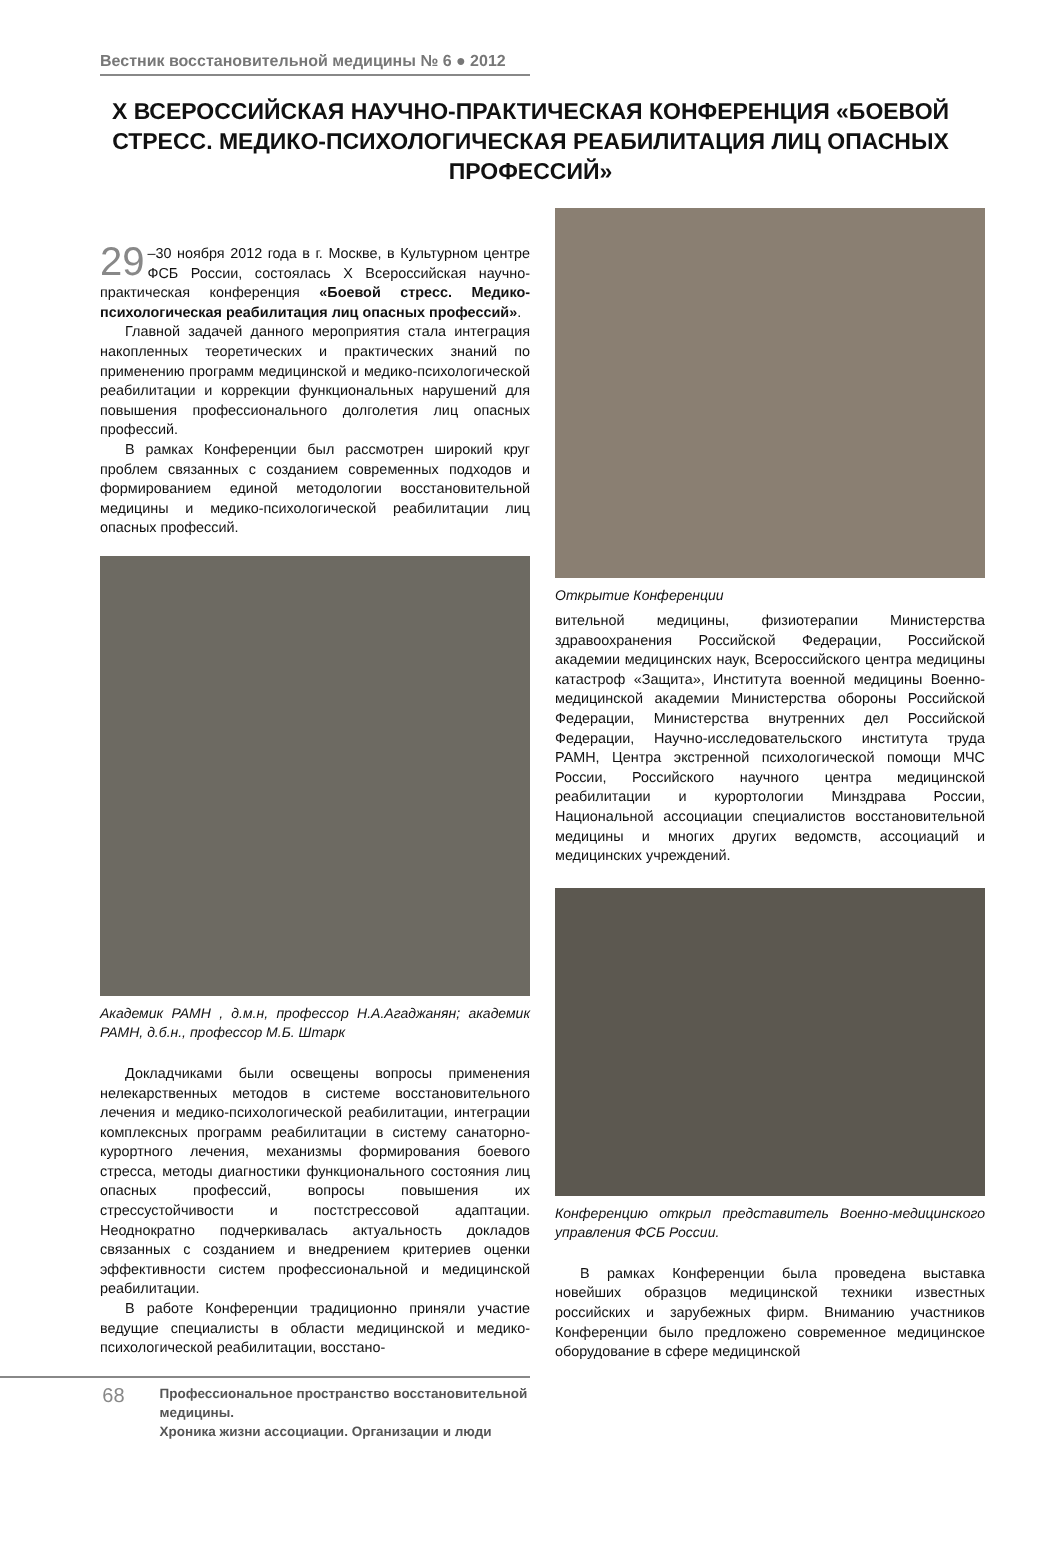Вестник восстановительной медицины № 6 ● 2012
X ВСЕРОССИЙСКАЯ НАУЧНО-ПРАКТИЧЕСКАЯ КОНФЕРЕНЦИЯ «БОЕВОЙ СТРЕСС. МЕДИКО-ПСИХОЛОГИЧЕСКАЯ РЕАБИЛИТАЦИЯ ЛИЦ ОПАСНЫХ ПРОФЕССИЙ»
29 –30 ноября 2012 года в г. Москве, в Культурном центре ФСБ России, состоялась X Всероссийская научно-практическая конференция «Боевой стресс. Медико-психологическая реабилитация лиц опасных профессий».
Главной задачей данного мероприятия стала интеграция накопленных теоретических и практических знаний по применению программ медицинской и медико-психологической реабилитации и коррекции функциональных нарушений для повышения профессионального долголетия лиц опасных профессий.
В рамках Конференции был рассмотрен широкий круг проблем связанных с созданием современных подходов и формированием единой методологии восстановительной медицины и медико-психологической реабилитации лиц опасных профессий.
Академик РАМН , д.м.н, профессор Н.А.Агаджанян; академик РАМН, д.б.н., профессор М.Б. Штарк
Докладчиками были освещены вопросы применения нелекарственных методов в системе восстановительного лечения и медико-психологической реабилитации, интеграции комплексных программ реабилитации в систему санаторно-курортного лечения, механизмы формирования боевого стресса, методы диагностики функционального состояния лиц опасных профессий, вопросы повышения их стрессустойчивости и постстрессовой адаптации. Неоднократно подчеркивалась актуальность докладов связанных с созданием и внедрением критериев оценки эффективности систем профессиональной и медицинской реабилитации.
В работе Конференции традиционно приняли участие ведущие специалисты в области медицинской и медико-психологической реабилитации, восстано-
Открытие Конференции
вительной медицины, физиотерапии Министерства здравоохранения Российской Федерации, Российской академии медицинских наук, Всероссийского центра медицины катастроф «Защита», Института военной медицины Военно-медицинской академии Министерства обороны Российской Федерации, Министерства внутренних дел Российской Федерации, Научно-исследовательского института труда РАМН, Центра экстренной психологической помощи МЧС России, Российского научного центра медицинской реабилитации и курортологии Минздрава России, Национальной ассоциации специалистов восстановительной медицины и многих других ведомств, ассоциаций и медицинских учреждений.
Конференцию открыл представитель Военно-медицинского управления ФСБ России.
В рамках Конференции была проведена выставка новейших образцов медицинской техники известных российских и зарубежных фирм. Вниманию участников Конференции было предложено современное медицинское оборудование в сфере медицинской
68
Профессиональное пространство восстановительной медицины.
Хроника жизни ассоциации. Организации и люди